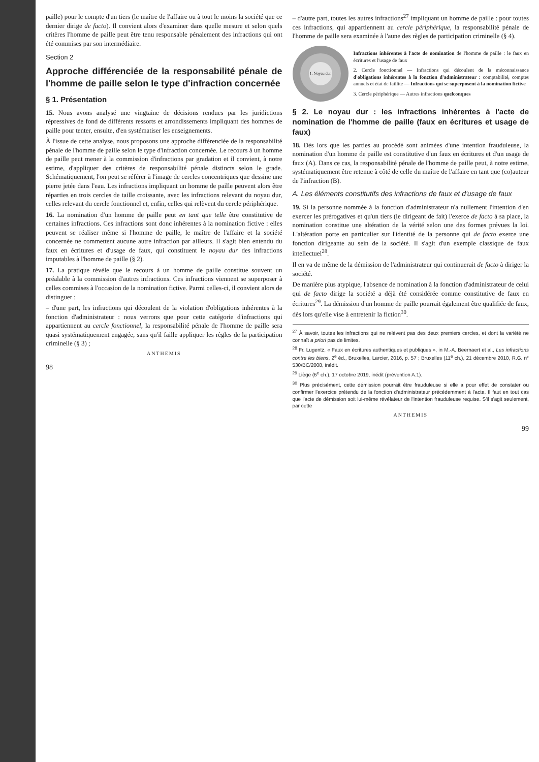paille) pour le compte d'un tiers (le maître de l'affaire ou à tout le moins la société que ce dernier dirige de facto). Il convient alors d'examiner dans quelle mesure et selon quels critères l'homme de paille peut être tenu responsable pénalement des infractions qui ont été commises par son intermédiaire.
Section 2
Approche différenciée de la responsabilité pénale de l'homme de paille selon le type d'infraction concernée
§ 1. Présentation
15. Nous avons analysé une vingtaine de décisions rendues par les juridictions répressives de fond de différents ressorts et arrondissements impliquant des hommes de paille pour tenter, ensuite, d'en systématiser les enseignements.
À l'issue de cette analyse, nous proposons une approche différenciée de la responsabilité pénale de l'homme de paille selon le type d'infraction concernée. Le recours à un homme de paille peut mener à la commission d'infractions par gradation et il convient, à notre estime, d'appliquer des critères de responsabilité pénale distincts selon le grade. Schématiquement, l'on peut se référer à l'image de cercles concentriques que dessine une pierre jetée dans l'eau. Les infractions impliquant un homme de paille peuvent alors être réparties en trois cercles de taille croissante, avec les infractions relevant du noyau dur, celles relevant du cercle fonctionnel et, enfin, celles qui relèvent du cercle périphérique.
16. La nomination d'un homme de paille peut en tant que telle être constitutive de certaines infractions. Ces infractions sont donc inhérentes à la nomination fictive : elles peuvent se réaliser même si l'homme de paille, le maître de l'affaire et la société concernée ne commettent aucune autre infraction par ailleurs. Il s'agit bien entendu du faux en écritures et d'usage de faux, qui constituent le noyau dur des infractions imputables à l'homme de paille (§ 2).
17. La pratique révèle que le recours à un homme de paille constitue souvent un préalable à la commission d'autres infractions. Ces infractions viennent se superposer à celles commises à l'occasion de la nomination fictive. Parmi celles-ci, il convient alors de distinguer :
– d'une part, les infractions qui découlent de la violation d'obligations inhérentes à la fonction d'administrateur : nous verrons que pour cette catégorie d'infractions qui appartiennent au cercle fonctionnel, la responsabilité pénale de l'homme de paille sera quasi systématiquement engagée, sans qu'il faille appliquer les règles de la participation criminelle (§ 3) ;
ANTHEMIS
98
– d'autre part, toutes les autres infractions<sup>27</sup> impliquant un homme de paille : pour toutes ces infractions, qui appartiennent au cercle périphérique, la responsabilité pénale de l'homme de paille sera examinée à l'aune des règles de participation criminelle (§ 4).
1. Noyau dur
Infractions inhérentes à l'acte de nomination de l'homme de paille : le faux en écritures et l'usage de faux
2. Cercle fonctionnel — Infractions qui découlent de la méconnaissance d'obligations inhérentes à la fonction d'administrateur : comptabilité, comptes annuels et état de faillite — Infractions qui se superposent à la nomination fictive
3. Cercle périphérique — Autres infractions quelconques
§ 2. Le noyau dur : les infractions inhérentes à l'acte de nomination de l'homme de paille (faux en écritures et usage de faux)
18. Dès lors que les parties au procédé sont animées d'une intention frauduleuse, la nomination d'un homme de paille est constitutive d'un faux en écritures et d'un usage de faux (A). Dans ce cas, la responsabilité pénale de l'homme de paille peut, à notre estime, systématiquement être retenue à côté de celle du maître de l'affaire en tant que (co)auteur de l'infraction (B).
A. Les éléments constitutifs des infractions de faux et d'usage de faux
19. Si la personne nommée à la fonction d'administrateur n'a nullement l'intention d'en exercer les prérogatives et qu'un tiers (le dirigeant de fait) l'exerce de facto à sa place, la nomination constitue une altération de la vérité selon une des formes prévues la loi. L'altération porte en particulier sur l'identité de la personne qui de facto exerce une fonction dirigeante au sein de la société. Il s'agit d'un exemple classique de faux intellectuel<sup>28</sup>.
Il en va de même de la démission de l'administrateur qui continuerait de facto à diriger la société.
De manière plus atypique, l'absence de nomination à la fonction d'administrateur de celui qui de facto dirige la société a déjà été considérée comme constitutive de faux en écritures<sup>29</sup>. La démission d'un homme de paille pourrait également être qualifiée de faux, dès lors qu'elle vise à entretenir la fiction<sup>30</sup>.
<sup>27</sup> À savoir, toutes les infractions qui ne relèvent pas des deux premiers cercles, et dont la variété ne connaît a priori pas de limites.
<sup>28</sup> Fr. Lugentz, « Faux en écritures authentiques et publiques », in M.-A. Beernaert et al., Les infractions contre les biens, 2<sup>e</sup> éd., Bruxelles, Larcier, 2016, p. 57 ; Bruxelles (11<sup>e</sup> ch.), 21 décembre 2010, R.G. n° 530/BC/2008, inédit.
<sup>29</sup> Liège (6<sup>e</sup> ch.), 17 octobre 2019, inédit (prévention A.1).
<sup>30</sup> Plus précisément, cette démission pourrait être frauduleuse si elle a pour effet de constater ou confirmer l'exercice prétendu de la fonction d'administrateur précédemment à l'acte. Il faut en tout cas que l'acte de démission soit lui-même révélateur de l'intention frauduleuse requise. S'il s'agit seulement, par cette
ANTHEMIS
99